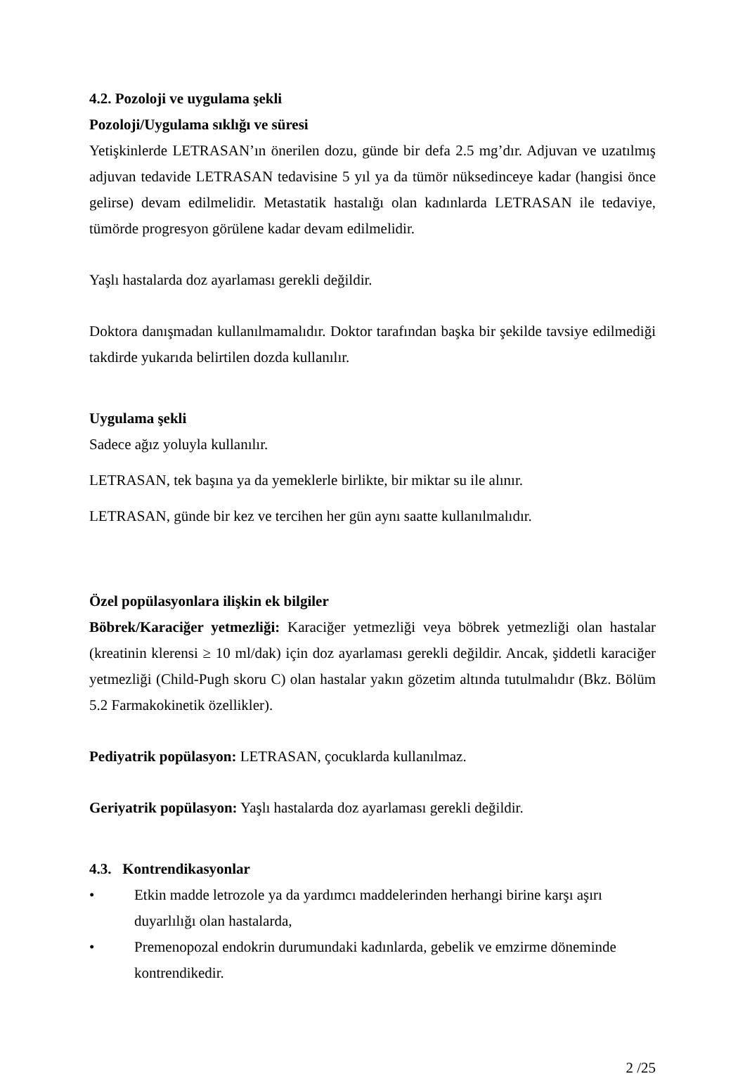4.2. Pozoloji ve uygulama şekli
Pozoloji/Uygulama sıklığı ve süresi
Yetişkinlerde LETRASAN’ın önerilen dozu, günde bir defa 2.5 mg’dır. Adjuvan ve uzatılmış adjuvan tedavide LETRASAN tedavisine 5 yıl ya da tümör nüksedinceye kadar (hangisi önce gelirse) devam edilmelidir. Metastatik hastalığı olan kadınlarda LETRASAN ile tedaviye, tümörde progresyon görülene kadar devam edilmelidir.
Yaşlı hastalarda doz ayarlaması gerekli değildir.
Doktora danışmadan kullanılmamalıdır. Doktor tarafından başka bir şekilde tavsiye edilmediği takdirde yukarıda belirtilen dozda kullanılır.
Uygulama şekli
Sadece ağız yoluyla kullanılır.
LETRASAN, tek başına ya da yemeklerle birlikte, bir miktar su ile alınır.
LETRASAN, günde bir kez ve tercihen her gün aynı saatte kullanılmalıdır.
Özel popülasyonlara ilişkin ek bilgiler
Böbrek/Karaciğer yetmezliği: Karaciğer yetmezliği veya böbrek yetmezliği olan hastalar (kreatinin klerensi ≥ 10 ml/dak) için doz ayarlaması gerekli değildir. Ancak, şiddetli karaciğer yetmezliği (Child-Pugh skoru C) olan hastalar yakın gözetim altında tutulmalıdır (Bkz. Bölüm 5.2 Farmakokinetik özellikler).
Pediyatrik popülasyon: LETRASAN, çocuklarda kullanılmaz.
Geriyatrik popülasyon: Yaşlı hastalarda doz ayarlaması gerekli değildir.
4.3. Kontrendikasyonlar
• Etkin madde letrozole ya da yardımcı maddelerinden herhangi birine karşı aşırı duyarlılığı olan hastalarda,
• Premenopozal endokrin durumundaki kadınlarda, gebelik ve emzirme döneminde kontrendikedir.
2 /25